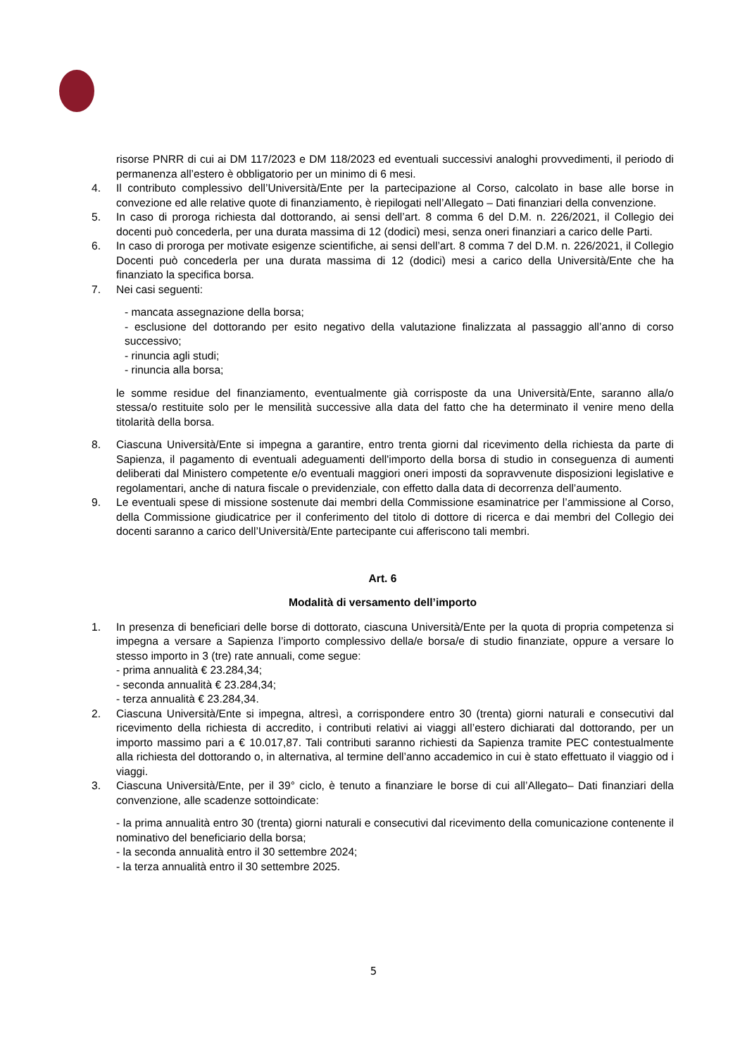risorse PNRR di cui ai DM 117/2023 e DM 118/2023 ed eventuali successivi analoghi provvedimenti, il periodo di permanenza all’estero è obbligatorio per un minimo di 6 mesi.
4. Il contributo complessivo dell’Università/Ente per la partecipazione al Corso, calcolato in base alle borse in convezione ed alle relative quote di finanziamento, è riepilogati nell’Allegato – Dati finanziari della convenzione.
5. In caso di proroga richiesta dal dottorando, ai sensi dell’art. 8 comma 6 del D.M. n. 226/2021, il Collegio dei docenti può concederla, per una durata massima di 12 (dodici) mesi, senza oneri finanziari a carico delle Parti.
6. In caso di proroga per motivate esigenze scientifiche, ai sensi dell’art. 8 comma 7 del D.M. n. 226/2021, il Collegio Docenti può concederla per una durata massima di 12 (dodici) mesi a carico della Università/Ente che ha finanziato la specifica borsa.
7. Nei casi seguenti:
- mancata assegnazione della borsa;
- esclusione del dottorando per esito negativo della valutazione finalizzata al passaggio all’anno di corso successivo;
- rinuncia agli studi;
- rinuncia alla borsa;
le somme residue del finanziamento, eventualmente già corrisposte da una Università/Ente, saranno alla/o stessa/o restituite solo per le mensilità successive alla data del fatto che ha determinato il venire meno della titolarità della borsa.
8. Ciascuna Università/Ente si impegna a garantire, entro trenta giorni dal ricevimento della richiesta da parte di Sapienza, il pagamento di eventuali adeguamenti dell'importo della borsa di studio in conseguenza di aumenti deliberati dal Ministero competente e/o eventuali maggiori oneri imposti da sopravvenute disposizioni legislative e regolamentari, anche di natura fiscale o previdenziale, con effetto dalla data di decorrenza dell’aumento.
9. Le eventuali spese di missione sostenute dai membri della Commissione esaminatrice per l’ammissione al Corso, della Commissione giudicatrice per il conferimento del titolo di dottore di ricerca e dai membri del Collegio dei docenti saranno a carico dell’Università/Ente partecipante cui afferiscono tali membri.
Art. 6
Modalità di versamento dell’importo
1. In presenza di beneficiari delle borse di dottorato, ciascuna Università/Ente per la quota di propria competenza si impegna a versare a Sapienza l’importo complessivo della/e borsa/e di studio finanziate, oppure a versare lo stesso importo in 3 (tre) rate annuali, come segue:
- prima annualità € 23.284,34;
- seconda annualità € 23.284,34;
- terza annualità € 23.284,34.
2. Ciascuna Università/Ente si impegna, altresì, a corrispondere entro 30 (trenta) giorni naturali e consecutivi dal ricevimento della richiesta di accredito, i contributi relativi ai viaggi all’estero dichiarati dal dottorando, per un importo massimo pari a € 10.017,87. Tali contributi saranno richiesti da Sapienza tramite PEC contestualmente alla richiesta del dottorando o, in alternativa, al termine dell’anno accademico in cui è stato effettuato il viaggio od i viaggi.
3. Ciascuna Università/Ente, per il 39° ciclo, è tenuto a finanziare le borse di cui all’Allegato– Dati finanziari della convenzione, alle scadenze sottoindicate:
- la prima annualità entro 30 (trenta) giorni naturali e consecutivi dal ricevimento della comunicazione contenente il nominativo del beneficiario della borsa;
- la seconda annualità entro il 30 settembre 2024;
- la terza annualità entro il 30 settembre 2025.
5